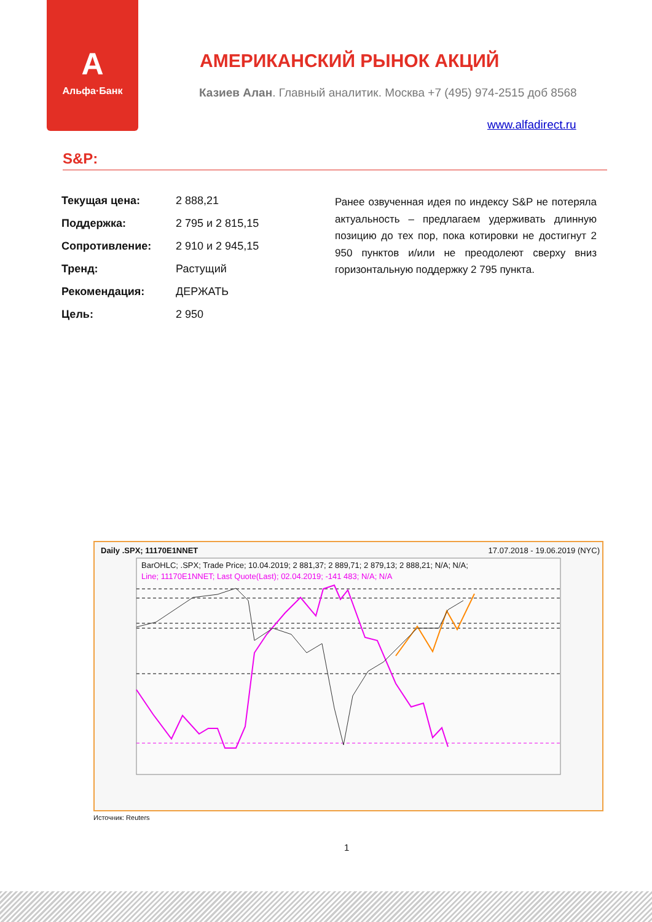А
Альфа·Банк
АМЕРИКАНСКИЙ РЫНОК АКЦИЙ
Казиев Алан. Главный аналитик. Москва +7 (495) 974-2515 доб 8568
www.alfadirect.ru
S&P:
| Текущая цена: | 2 888,21 |
| Поддержка: | 2 795 и 2 815,15 |
| Сопротивление: | 2 910 и 2 945,15 |
| Тренд: | Растущий |
| Рекомендация: | ДЕРЖАТЬ |
| Цель: | 2 950 |
Ранее озвученная идея по индексу S&P не потеряла актуальность – предлагаем удерживать длинную позицию до тех пор, пока котировки не достигнут 2 950 пунктов и/или не преодолеют сверху вниз горизонтальную поддержку 2 795 пункта.
Daily .SPX; 11170E1NNET 17.07.2018 - 19.06.2019 (NYC)
BarOHLC; .SPX; Trade Price; 10.04.2019; 2 881,37; 2 889,71; 2 879,13; 2 888,21; N/A; N/A;
Line; 11170E1NNET; Last Quote(Last); 02.04.2019; -141 483; N/A; N/A
Источник: Reuters
1